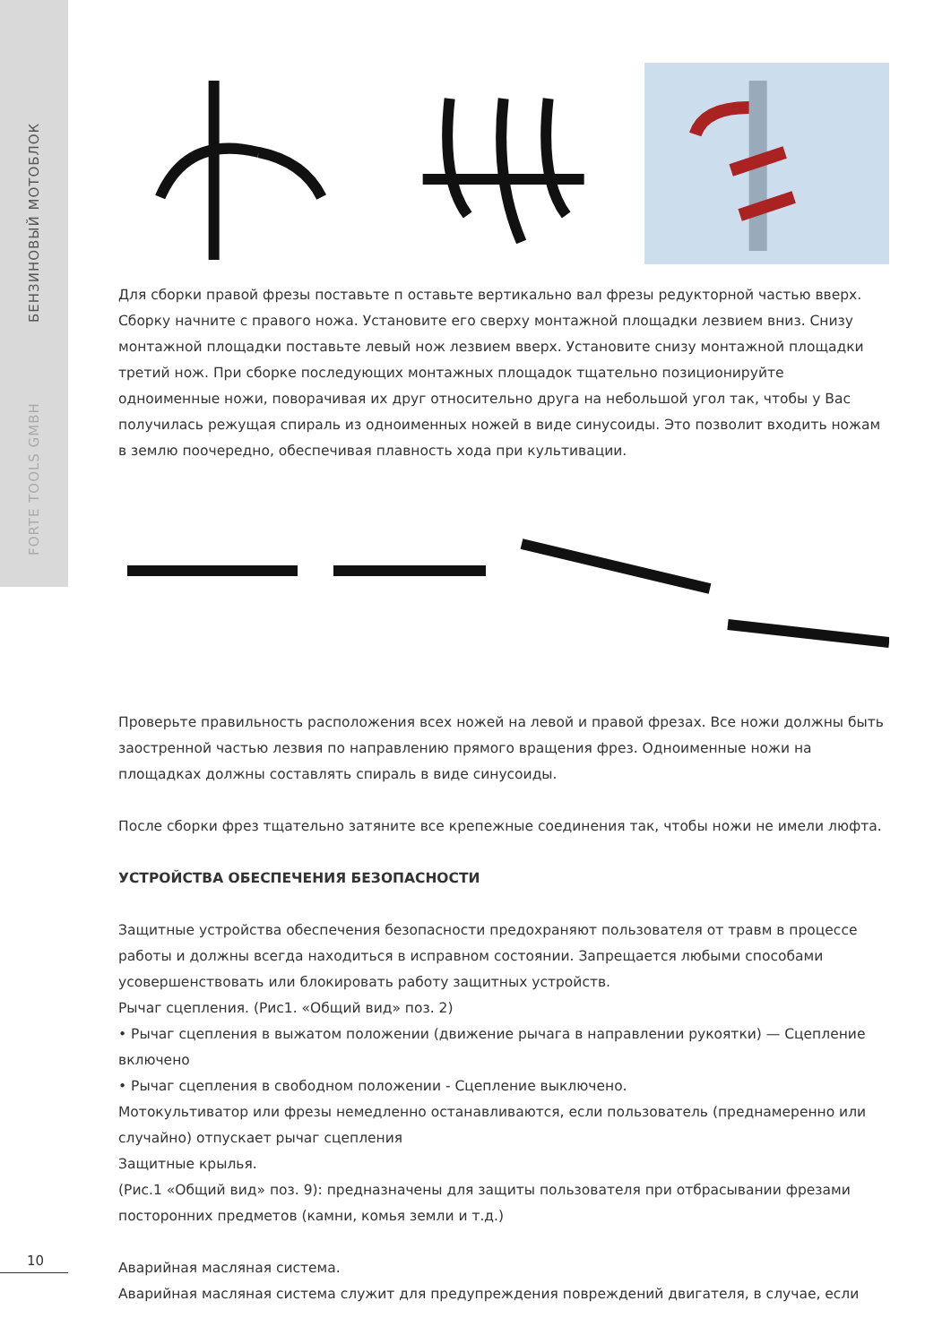БЕНЗИНОВЫЙ МОТОБЛОК
FORTE TOOLS GMBH
Для сборки правой фрезы поставьте п оставьте вертикально вал фрезы редукторной частью вверх. Сборку начните с правого ножа. Установите его сверху монтажной площадки лезвием вниз. Снизу монтажной площадки поставьте левый нож лезвием вверх. Установите снизу монтажной площадки третий нож. При сборке последующих монтажных площадок тщательно позиционируйте одноименные ножи, поворачивая их друг относительно друга на небольшой угол так, чтобы у Вас получилась режущая спираль из одноименных ножей в виде синусоиды. Это позволит входить ножам в землю поочередно, обеспечивая плавность хода при культивации.
Проверьте правильность расположения всех ножей на левой и правой фрезах. Все ножи должны быть заостренной частью лезвия по направлению прямого вращения фрез. Одноименные ножи на площадках должны составлять спираль в виде синусоиды.
После сборки фрез тщательно затяните все крепежные соединения так, чтобы ножи не имели люфта.
УСТРОЙСТВА ОБЕСПЕЧЕНИЯ БЕЗОПАСНОСТИ
Защитные устройства обеспечения безопасности предохраняют пользователя от травм в процессе работы и должны всегда находиться в исправном состоянии. Запрещается любыми способами усовершенствовать или блокировать работу защитных устройств.
Рычаг сцепления. (Рис1. «Общий вид» поз. 2)
• Рычаг сцепления в выжатом положении (движение рычага в направлении рукоятки) — Сцепление включено
• Рычаг сцепления в свободном положении - Сцепление выключено.
Мотокультиватор или фрезы немедленно останавливаются, если пользователь (преднамеренно или случайно) отпускает рычаг сцепления
Защитные крылья.
(Рис.1 «Общий вид» поз. 9): предназначены для защиты пользователя при отбрасывании фрезами посторонних предметов (камни, комья земли и т.д.)
Аварийная масляная система.
Аварийная масляная система служит для предупреждения повреждений двигателя, в случае, если
10